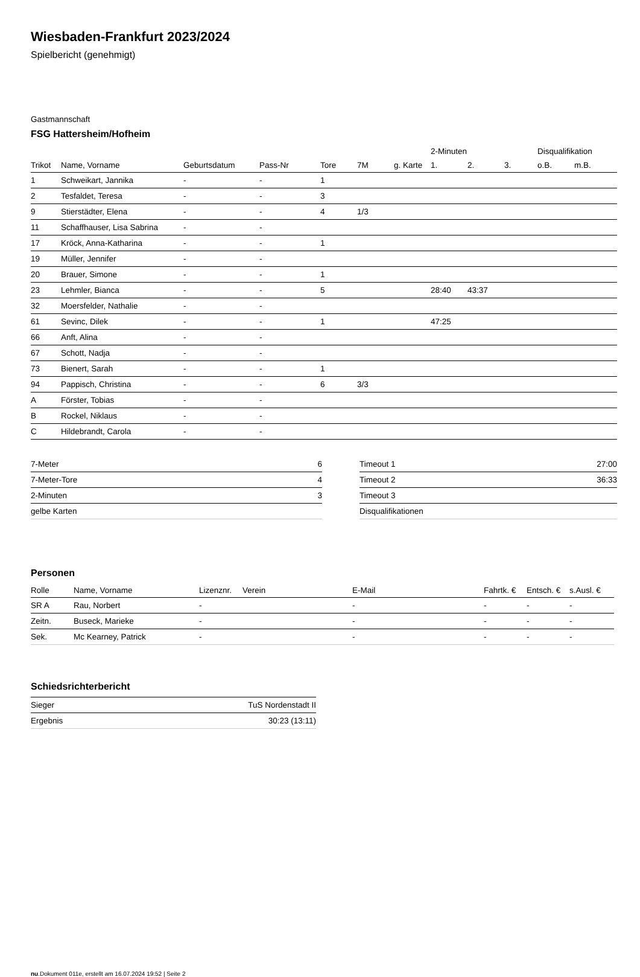Wiesbaden-Frankfurt 2023/2024
Spielbericht (genehmigt)
Gastmannschaft
FSG Hattersheim/Hofheim
| | | | | | | | 2-Minuten | | | Disqualifikation | |
| --- | --- | --- | --- | --- | --- | --- | --- | --- | --- | --- | --- |
| Trikot | Name, Vorname | Geburtsdatum | Pass-Nr | Tore | 7M | g. Karte | 1. | 2. | 3. | o.B. | m.B. |
| 1 | Schweikart, Jannika | - | - | 1 | | | | | | | |
| 2 | Tesfaldet, Teresa | - | - | 3 | | | | | | | |
| 9 | Stierstädter, Elena | - | - | 4 | 1/3 | | | | | | |
| 11 | Schaffhauser, Lisa Sabrina | - | - | | | | | | | | |
| 17 | Kröck, Anna-Katharina | - | - | 1 | | | | | | | |
| 19 | Müller, Jennifer | - | - | | | | | | | | |
| 20 | Brauer, Simone | - | - | 1 | | | | | | | |
| 23 | Lehmler, Bianca | - | - | 5 | | | 28:40 | 43:37 | | | |
| 32 | Moersfelder, Nathalie | - | - | | | | | | | | |
| 61 | Sevinc, Dilek | - | - | 1 | | | 47:25 | | | | |
| 66 | Anft, Alina | - | - | | | | | | | | |
| 67 | Schott, Nadja | - | - | | | | | | | | |
| 73 | Bienert, Sarah | - | - | 1 | | | | | | | |
| 94 | Pappisch, Christina | - | - | 6 | 3/3 | | | | | | |
| A | Förster, Tobias | - | - | | | | | | | | |
| B | Rockel, Niklaus | - | - | | | | | | | | |
| C | Hildebrandt, Carola | - | - | | | | | | | | |
| 7-Meter | 6 |
| 7-Meter-Tore | 4 |
| 2-Minuten | 3 |
| gelbe Karten | |
| Timeout 1 | 27:00 |
| Timeout 2 | 36:33 |
| Timeout 3 | |
| Disqualifikationen | |
Personen
| Rolle | Name, Vorname | Lizenznr. | Verein | E-Mail | Fahrtk. € | Entsch. € | s.Ausl. € |
| --- | --- | --- | --- | --- | --- | --- | --- |
| SR A | Rau, Norbert | - | | - | - | - | - |
| Zeitn. | Buseck, Marieke | - | | - | - | - | - |
| Sek. | Mc Kearney, Patrick | - | | - | - | - | - |
Schiedsrichterbericht
| Sieger | TuS Nordenstadt II |
| Ergebnis | 30:23 (13:11) |
nu.Dokument 011e, erstellt am 16.07.2024 19:52 | Seite 2